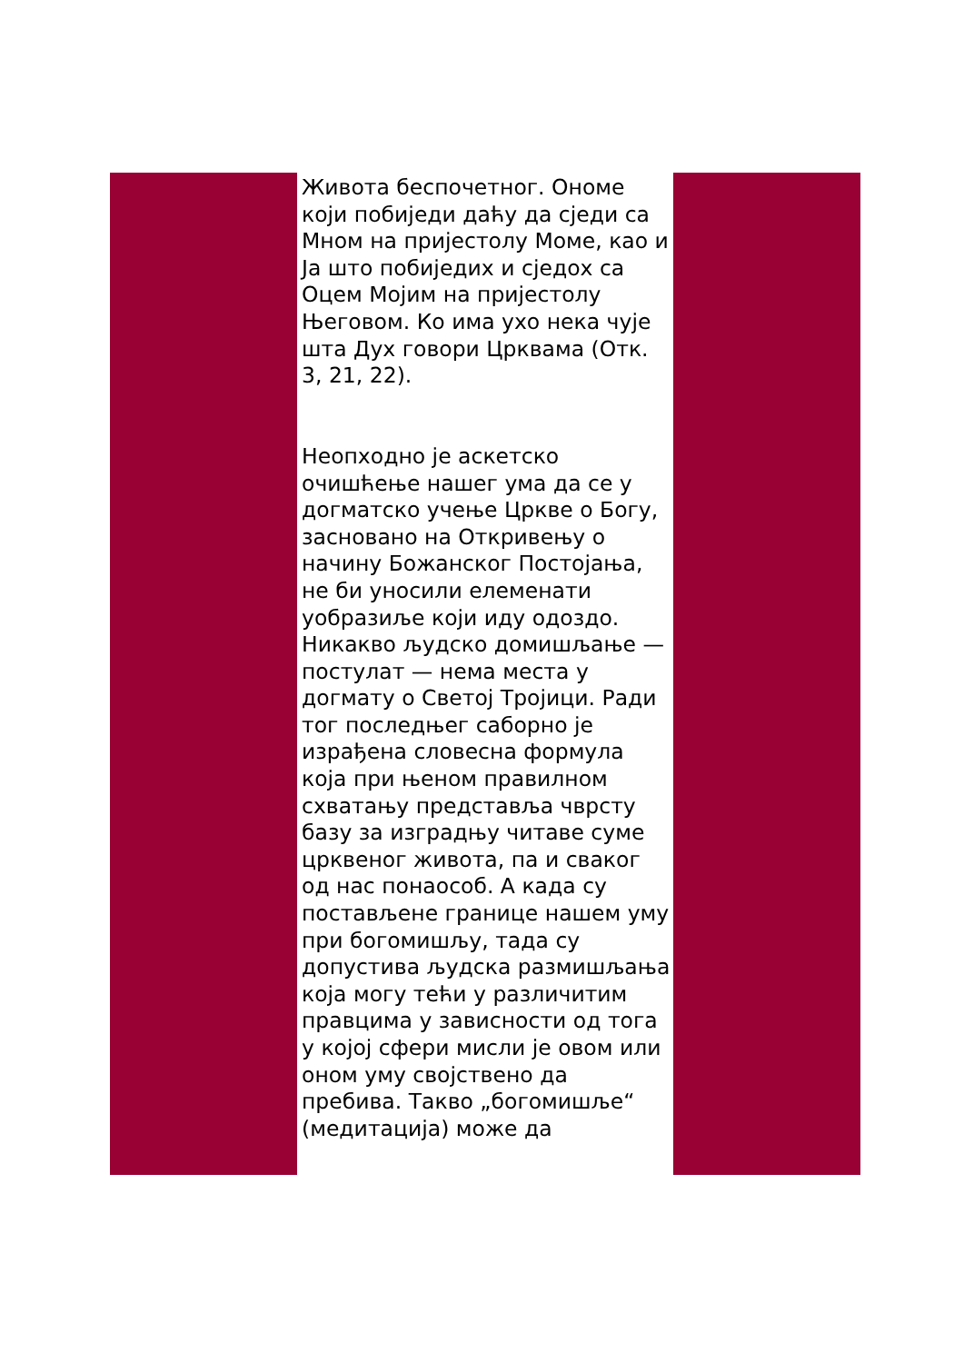Живота беспочетног. Ономе који побиједи даћу да сједи са Мном на пријестолу Моме, као и Ја што побиједих и сједох са Оцем Мојим на пријестолу Његовом. Ко има ухо нека чује шта Дух говори Црквама (Отк. 3, 21, 22).
Неопходно је аскетско очишћење нашег ума да се у догматско учење Цркве о Богу, засновано на Откривењу о начину Божанског Постојања, не би уносили елеменати уобразиље који иду одоздо. Никакво људско домишљање — постулат — нема места у догмату о Светој Тројици. Ради тог последњег саборно је израђена словесна формула која при њеном правилном схватању представља чврсту базу за изградњу читаве суме црквеног живота, па и сваког од нас понаособ. А када су постављене границе нашем уму при богомишљу, тада су допустива људска размишљања која могу тећи у различитим правцима у зависности од тога у којој сфери мисли је овом или оном уму својствено да пребива. Такво „богомишље“ (медитација) може да